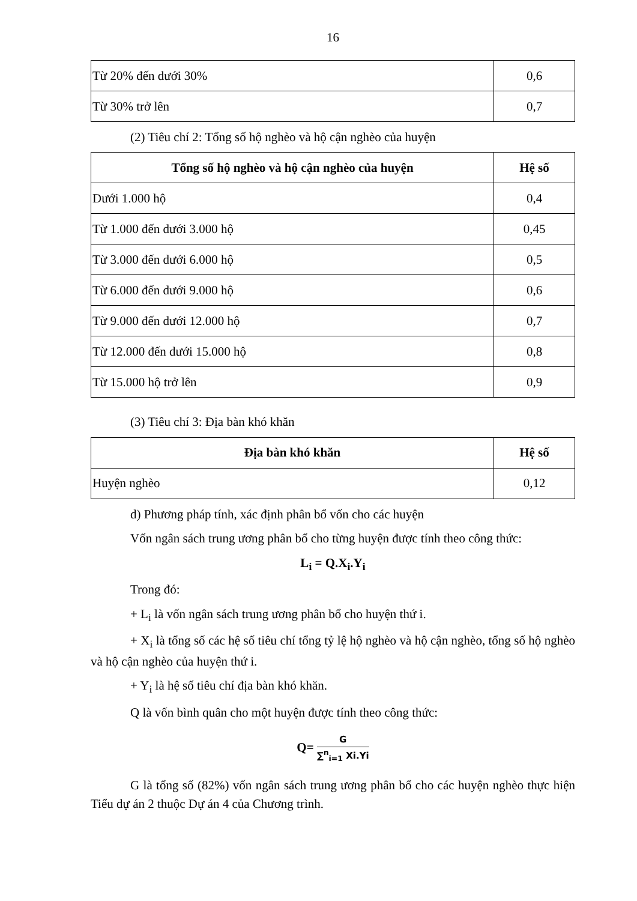16
| Từ 20% đến dưới 30% | 0,6 |
| Từ 30% trở lên | 0,7 |
(2) Tiêu chí 2: Tổng số hộ nghèo và hộ cận nghèo của huyện
| Tổng số hộ nghèo và hộ cận nghèo của huyện | Hệ số |
| --- | --- |
| Dưới 1.000 hộ | 0,4 |
| Từ 1.000 đến dưới 3.000 hộ | 0,45 |
| Từ 3.000 đến dưới 6.000 hộ | 0,5 |
| Từ 6.000 đến dưới 9.000 hộ | 0,6 |
| Từ 9.000 đến dưới 12.000 hộ | 0,7 |
| Từ 12.000 đến dưới 15.000 hộ | 0,8 |
| Từ 15.000 hộ trở lên | 0,9 |
(3) Tiêu chí 3: Địa bàn khó khăn
| Địa bàn khó khăn | Hệ số |
| --- | --- |
| Huyện nghèo | 0,12 |
d) Phương pháp tính, xác định phân bổ vốn cho các huyện
Vốn ngân sách trung ương phân bổ cho từng huyện được tính theo công thức:
L<sub>i</sub> = Q.X<sub>i</sub>.Y<sub>i</sub>
Trong đó:
+ L<sub>i</sub> là vốn ngân sách trung ương phân bổ cho huyện thứ i.
+ X<sub>i</sub> là tổng số các hệ số tiêu chí tổng tỷ lệ hộ nghèo và hộ cận nghèo, tổng số hộ nghèo và hộ cận nghèo của huyện thứ i.
+ Y<sub>i</sub> là hệ số tiêu chí địa bàn khó khăn.
Q là vốn bình quân cho một huyện được tính theo công thức:
Q= G ∑<sup>n</sup><sub>i=1</sub> Xi.Yi
G là tổng số (82%) vốn ngân sách trung ương phân bổ cho các huyện nghèo thực hiện Tiểu dự án 2 thuộc Dự án 4 của Chương trình.